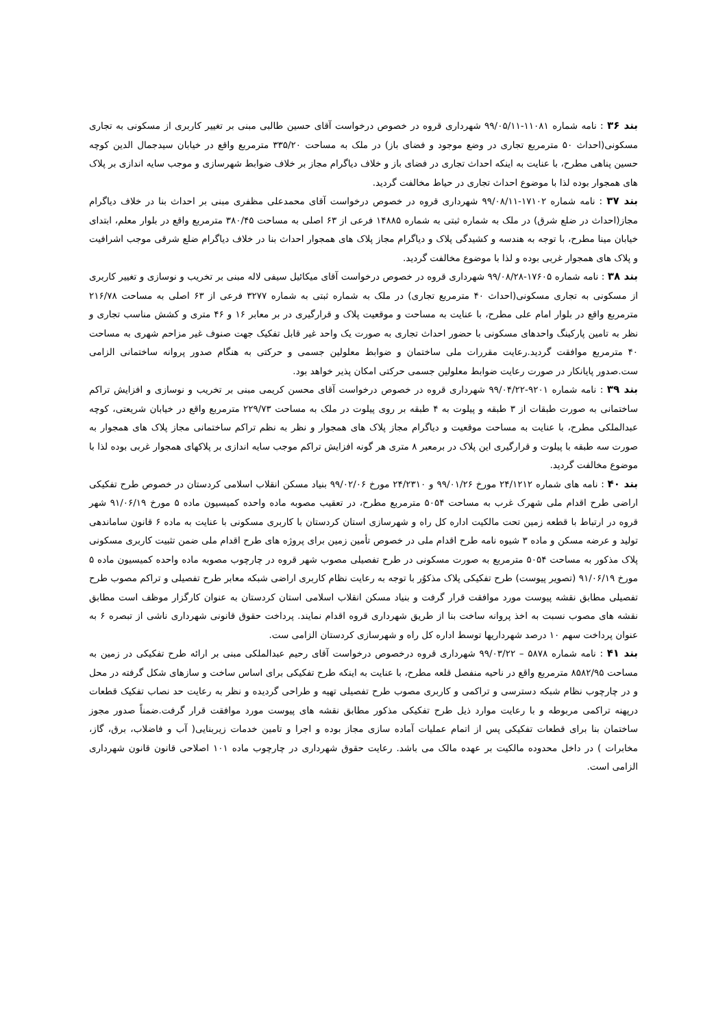بند ۳۶ : نامه شماره ۱۱۰۸۱-۹۹/۰۵/۱۱ شهرداری قروه در خصوص درخواست آقای حسین طالبی مبنی بر تغییر کاربری از مسکونی به تجاری مسکونی(احداث ۵۰ مترمربع تجاری در وضع موجود و فضای باز) در ملک به مساحت ۳۳۵/۲۰ مترمربع واقع در خیابان سیدجمال الدین کوچه حسین پناهی مطرح، با عنایت به اینکه احداث تجاری در فضای باز و خلاف دیاگرام مجاز بر خلاف ضوابط شهرسازی و موجب سایه اندازی بر پلاک های همجوار بوده لذا با موضوع احداث تجاری در حیاط مخالفت گردید.
بند ۳۷ : نامه شماره ۱۷۱۰۲-۹۹/۰۸/۱۱ شهرداری قروه در خصوص درخواست آقای محمدعلی مظفری مبنی بر احداث بنا در خلاف دیاگرام مجاز(احداث در ضلع شرق) در ملک به شماره ثبتی به شماره ۱۴۸۸۵ فرعی از ۶۳ اصلی به مساحت ۳۸۰/۴۵ مترمربع واقع در بلوار معلم، ابتدای خیابان مینا مطرح، با توجه به هندسه و کشیدگی پلاک و دیاگرام مجاز پلاک های همجوار احداث بنا در خلاف دیاگرام ضلع شرقی موجب اشرافیت و پلاک های همجوار غربی بوده و لذا با موضوع مخالفت گردید.
بند ۳۸ : نامه شماره ۱۷۶۰۵-۹۹/۰۸/۲۸ شهرداری قروه در خصوص درخواست آقای میکائیل سیفی لاله مبنی بر تخریب و نوسازی و تغییر کاربری از مسکونی به تجاری مسکونی(احداث ۴۰ مترمربع تجاری) در ملک به شماره ثبتی به شماره ۳۲۷۷ فرعی از ۶۳ اصلی به مساحت ۲۱۶/۷۸ مترمربع واقع در بلوار امام علی مطرح، با عنایت به مساحت و موقعیت پلاک و قرارگیری در بر معابر ۱۶ و ۴۶ متری و کشش مناسب تجاری و نظر به تامین پارکینگ واحدهای مسکونی با حضور احداث تجاری به صورت یک واحد غیر قابل تفکیک جهت صنوف غیر مزاحم شهری به مساحت ۴۰ مترمربع موافقت گردید.رعایت مقررات ملی ساختمان و ضوابط معلولین جسمی و حرکتی به هنگام صدور پروانه ساختمانی الزامی ست.صدور پایانکار در صورت رعایت ضوابط معلولین جسمی حرکتی امکان پذیر خواهد بود.
بند ۳۹ : نامه شماره ۹۲۰۱-۹۹/۰۴/۲۲ شهرداری قروه در خصوص درخواست آقای محسن کریمی مبنی بر تخریب و نوسازی و افزایش تراکم ساختمانی به صورت طبقات از ۳ طبقه و پیلوت به ۴ طبقه بر روی پیلوت در ملک به مساحت ۲۲۹/۷۳ مترمربع واقع در خیابان شریعتی، کوچه عبدالملکی مطرح، با عنایت به مساحت موقعیت و دیاگرام مجاز پلاک های همجوار و نظر به نظم تراکم ساختمانی مجاز پلاک های همجوار به صورت سه طبقه با پیلوت و قرارگیری این پلاک در برمعبر ۸ متری هر گونه افزایش تراکم موجب سایه اندازی بر پلاکهای همجوار غربی بوده لذا با موضوع مخالفت گردید.
بند ۴۰ : نامه های شماره ۲۴/۱۲۱۲ مورخ ۹۹/۰۱/۲۶ و ۲۴/۲۳۱۰ مورخ ۹۹/۰۲/۰۶ بنیاد مسکن انقلاب اسلامی کردستان در خصوص طرح تفکیکی اراضی طرح اقدام ملی شهرک غرب به مساحت ۵۰۵۴ مترمربع مطرح، در تعقیب مصوبه ماده واحده کمیسیون ماده ۵ مورخ ۹۱/۰۶/۱۹ شهر قروه در ارتباط با قطعه زمین تحت مالکیت اداره کل راه و شهرسازی استان کردستان با کاربری مسکونی با عنایت به ماده ۶ قانون ساماندهی تولید و عرضه مسکن و ماده ۳ شیوه نامه طرح اقدام ملی در خصوص تأمین زمین برای پروژه های طرح اقدام ملی ضمن تثبیت کاربری مسکونی پلاک مذکور به مساحت ۵۰۵۴ مترمربع به صورت مسکونی در طرح تفصیلی مصوب شهر قروه در چارچوب مصوبه ماده واحده کمیسیون ماده ۵ مورخ ۹۱/۰۶/۱۹ (تصویر پیوست) طرح تفکیکی پلاک مذکوُر با توجه به رعایت نظام کاربری اراضی شبکه معابر طرح تفصیلی و تراکم مصوب طرح تفصیلی مطابق نقشه پیوست مورد موافقت قرار گرفت و بنیاد مسکن انقلاب اسلامی استان کردستان به عنوان کارگزار موظف است مطابق نقشه های مصوب نسبت به اخذ پروانه ساخت بنا از طریق شهرداری قروه اقدام نمایند. پرداخت حقوق قانونی شهرداری ناشی از تبصره ۶ به عنوان پرداخت سهم ۱۰ درصد شهرداریها توسط اداره کل راه و شهرسازی کردستان الزامی ست.
بند ۴۱ : نامه شماره ۵۸۷۸ – ۹۹/۰۳/۲۲ شهرداری قروه درخصوص درخواست آقای رحیم عبدالملکی مبنی بر ارائه طرح تفکیکی در زمین به مساحت ۸۵۸۲/۹۵ مترمربع واقع در ناحیه منفصل قلعه مطرح، با عنایت به اینکه طرح تفکیکی برای اساس ساخت و سازهای شکل گرفته در محل و در چارچوب نظام شبکه دسترسی و تراکمی و کاربری مصوب طرح تفصیلی تهیه و طراحی گردیده و نظر به رعایت حد نصاب تفکیک قطعات درپهنه تراکمی مربوطه و با رعایت موارد ذیل طرح تفکیکی مذکور مطابق نقشه های پیوست مورد موافقت قرار گرفت.ضمناً صدور مجوز ساختمان بنا برای قطعات تفکیکی پس از اتمام عملیات آماده سازی مجاز بوده و اجرا و تامین خدمات زیربنایی( آب و فاضلاب، برق، گاز، مخابرات ) در داخل محدوده مالکیت بر عهده مالک می باشد. رعایت حقوق شهرداری در چارچوب ماده ۱۰۱ اصلاحی قانون قانون شهرداری الزامی است.